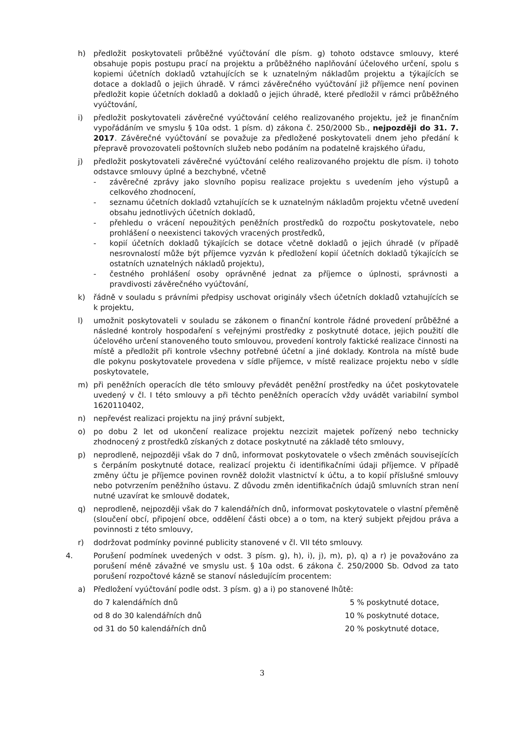h) předložit poskytovateli průběžné vyúčtování dle písm. g) tohoto odstavce smlouvy, které obsahuje popis postupu prací na projektu a průběžného naplňování účelového určení, spolu s kopiemi účetních dokladů vztahujících se k uznatelným nákladům projektu a týkajících se dotace a dokladů o jejich úhradě. V rámci závěrečného vyúčtování již příjemce není povinen předložit kopie účetních dokladů a dokladů o jejich úhradě, které předložil v rámci průběžného vyúčtování,
i) předložit poskytovateli závěrečné vyúčtování celého realizovaného projektu, jež je finančním vypořádáním ve smyslu § 10a odst. 1 písm. d) zákona č. 250/2000 Sb., nejpozději do 31. 7. 2017. Závěrečné vyúčtování se považuje za předložené poskytovateli dnem jeho předání k přepravě provozovateli poštovních služeb nebo podáním na podatelně krajského úřadu,
j) předložit poskytovateli závěrečné vyúčtování celého realizovaného projektu dle písm. i) tohoto odstavce smlouvy úplné a bezchybné, včetně
- závěrečné zprávy jako slovního popisu realizace projektu s uvedením jeho výstupů a celkového zhodnocení,
- seznamu účetních dokladů vztahujících se k uznatelným nákladům projektu včetně uvedení obsahu jednotlivých účetních dokladů,
- přehledu o vrácení nepoužitých peněžních prostředků do rozpočtu poskytovatele, nebo prohlášení o neexistenci takových vracených prostředků,
- kopií účetních dokladů týkajících se dotace včetně dokladů o jejich úhradě (v případě nesrovnalostí může být příjemce vyzván k předložení kopií účetních dokladů týkajících se ostatních uznatelných nákladů projektu),
- čestného prohlášení osoby oprávněné jednat za příjemce o úplnosti, správnosti a pravdivosti závěrečného vyúčtování,
k) řádně v souladu s právními předpisy uschovat originály všech účetních dokladů vztahujících se k projektu,
l) umožnit poskytovateli v souladu se zákonem o finanční kontrole řádné provedení průběžné a následné kontroly hospodaření s veřejnými prostředky z poskytnuté dotace, jejich použití dle účelového určení stanoveného touto smlouvou, provedení kontroly faktické realizace činnosti na místě a předložit při kontrole všechny potřebné účetní a jiné doklady. Kontrola na místě bude dle pokynu poskytovatele provedena v sídle příjemce, v místě realizace projektu nebo v sídle poskytovatele,
m) při peněžních operacích dle této smlouvy převádět peněžní prostředky na účet poskytovatele uvedený v čl. I této smlouvy a při těchto peněžních operacích vždy uvádět variabilní symbol 1620110402,
n) nepřevést realizaci projektu na jiný právní subjekt,
o) po dobu 2 let od ukončení realizace projektu nezcizit majetek pořízený nebo technicky zhodnocený z prostředků získaných z dotace poskytnuté na základě této smlouvy,
p) neprodleně, nejpozději však do 7 dnů, informovat poskytovatele o všech změnách souvisejících s čerpáním poskytnuté dotace, realizací projektu či identifikačními údaji příjemce. V případě změny účtu je příjemce povinen rovněž doložit vlastnictví k účtu, a to kopií příslušné smlouvy nebo potvrzením peněžního ústavu. Z důvodu změn identifikačních údajů smluvních stran není nutné uzavírat ke smlouvě dodatek,
q) neprodleně, nejpozději však do 7 kalendářních dnů, informovat poskytovatele o vlastní přeměně (sloučení obcí, připojení obce, oddělení části obce) a o tom, na který subjekt přejdou práva a povinnosti z této smlouvy,
r) dodržovat podmínky povinné publicity stanovené v čl. VII této smlouvy.
4. Porušení podmínek uvedených v odst. 3 písm. g), h), i), j), m), p), q) a r) je považováno za porušení méně závažné ve smyslu ust. § 10a odst. 6 zákona č. 250/2000 Sb. Odvod za tato porušení rozpočtové kázně se stanoví následujícím procentem:
a) Předložení vyúčtování podle odst. 3 písm. g) a i) po stanovené lhůtě:
do 7 kalendářních dnů 5 % poskytnuté dotace,
od 8 do 30 kalendářních dnů 10 % poskytnuté dotace,
od 31 do 50 kalendářních dnů 20 % poskytnuté dotace,
3